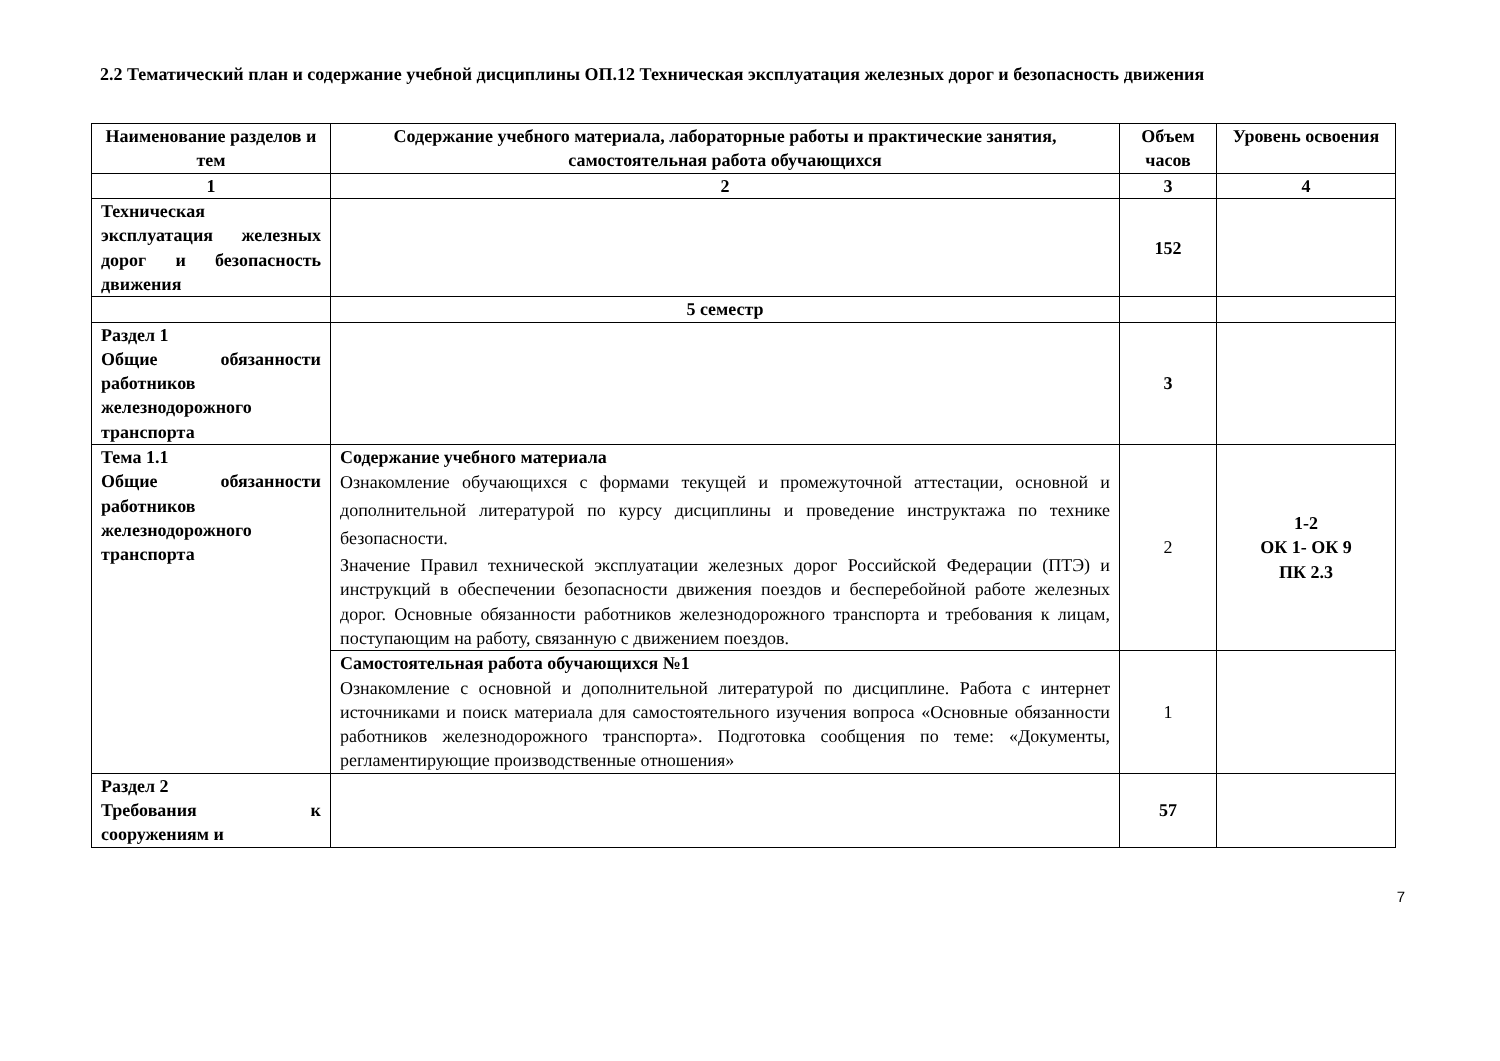2.2 Тематический план и содержание учебной дисциплины ОП.12 Техническая эксплуатация железных дорог и безопасность движения
| Наименование разделов и тем | Содержание учебного материала, лабораторные работы и практические занятия, самостоятельная работа обучающихся | Объем часов | Уровень освоения |
| --- | --- | --- | --- |
| 1 | 2 | 3 | 4 |
| Техническая эксплуатация железных дорог и безопасность движения | | 152 | |
| | 5 семестр | | |
| Раздел 1 Общие обязанности работников железнодорожного транспорта | | 3 | |
| Тема 1.1 Общие обязанности работников железнодорожного транспорта | Содержание учебного материала Ознакомление обучающихся с формами текущей и промежуточной аттестации, основной и дополнительной литературой по курсу дисциплины и проведение инструктажа по технике безопасности. Значение Правил технической эксплуатации железных дорог Российской Федерации (ПТЭ) и инструкций в обеспечении безопасности движения поездов и бесперебойной работе железных дорог. Основные обязанности работников железнодорожного транспорта и требования к лицам, поступающим на работу, связанную с движением поездов. | 2 | 1-2 ОК 1- ОК 9 ПК 2.3 |
| | Самостоятельная работа обучающихся №1 Ознакомление с основной и дополнительной литературой по дисциплине. Работа с интернет источниками и поиск материала для самостоятельного изучения вопроса «Основные обязанности работников железнодорожного транспорта». Подготовка сообщения по теме: «Документы, регламентирующие производственные отношения» | 1 | |
| Раздел 2 Требования к сооружениям и | | 57 | |
7